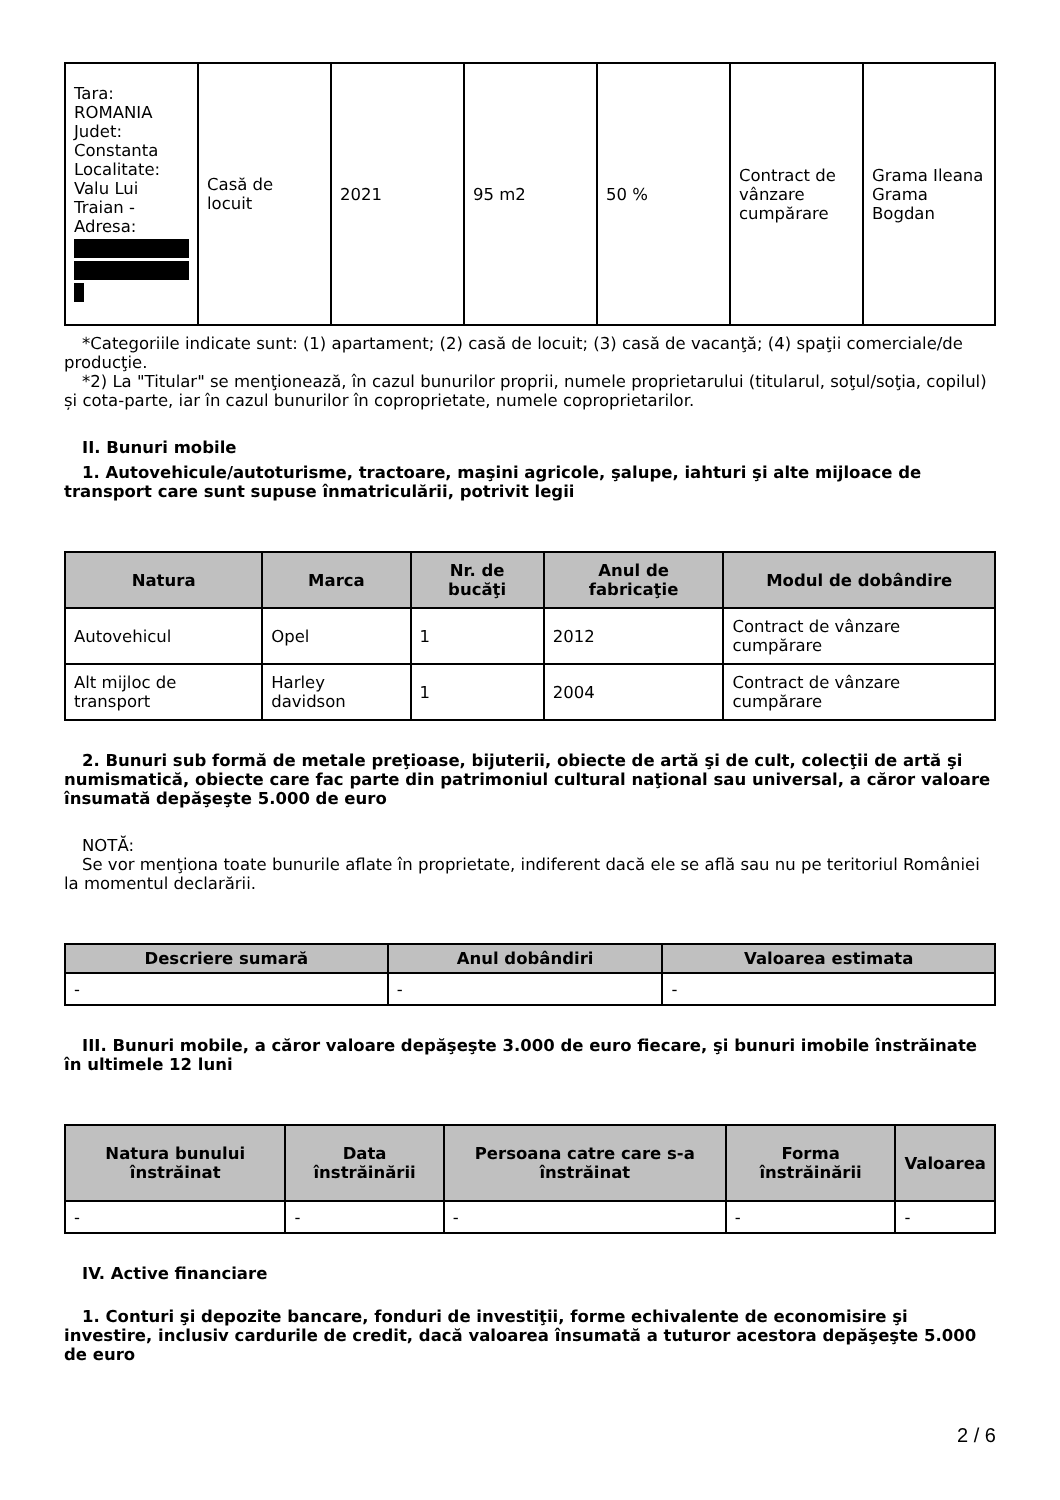| Tara: ROMANIA Judet: Constanta Localitate: Valu Lui Traian - Adresa: | Casă de locuit | 2021 | 95 m2 | 50 % | Contract de vânzare cumpărare | Grama Ileana Grama Bogdan |
*Categoriile indicate sunt: (1) apartament; (2) casă de locuit; (3) casă de vacanţă; (4) spaţii comerciale/de producţie.
*2) La "Titular" se menţionează, în cazul bunurilor proprii, numele proprietarului (titularul, soţul/soţia, copilul) și cota-parte, iar în cazul bunurilor în coproprietate, numele coproprietarilor.
II. Bunuri mobile
1. Autovehicule/autoturisme, tractoare, maşini agricole, şalupe, iahturi şi alte mijloace de transport care sunt supuse înmatriculării, potrivit legii
| Natura | Marca | Nr. de bucăţi | Anul de fabricaţie | Modul de dobândire |
| --- | --- | --- | --- | --- |
| Autovehicul | Opel | 1 | 2012 | Contract de vânzare cumpărare |
| Alt mijloc de transport | Harley davidson | 1 | 2004 | Contract de vânzare cumpărare |
2. Bunuri sub formă de metale preţioase, bijuterii, obiecte de artă şi de cult, colecţii de artă şi numismatică, obiecte care fac parte din patrimoniul cultural naţional sau universal, a căror valoare însumată depăşeşte 5.000 de euro
NOTĂ:
Se vor menţiona toate bunurile aflate în proprietate, indiferent dacă ele se află sau nu pe teritoriul României la momentul declarării.
| Descriere sumară | Anul dobândiri | Valoarea estimata |
| --- | --- | --- |
| - | - | - |
III. Bunuri mobile, a căror valoare depăşeşte 3.000 de euro fiecare, şi bunuri imobile înstrăinate în ultimele 12 luni
| Natura bunului înstrăinat | Data înstrăinării | Persoana catre care s-a înstrăinat | Forma înstrăinării | Valoarea |
| --- | --- | --- | --- | --- |
| - | - | - | - | - |
IV. Active financiare
1. Conturi şi depozite bancare, fonduri de investiţii, forme echivalente de economisire şi investire, inclusiv cardurile de credit, dacă valoarea însumată a tuturor acestora depăşeşte 5.000 de euro
2 / 6